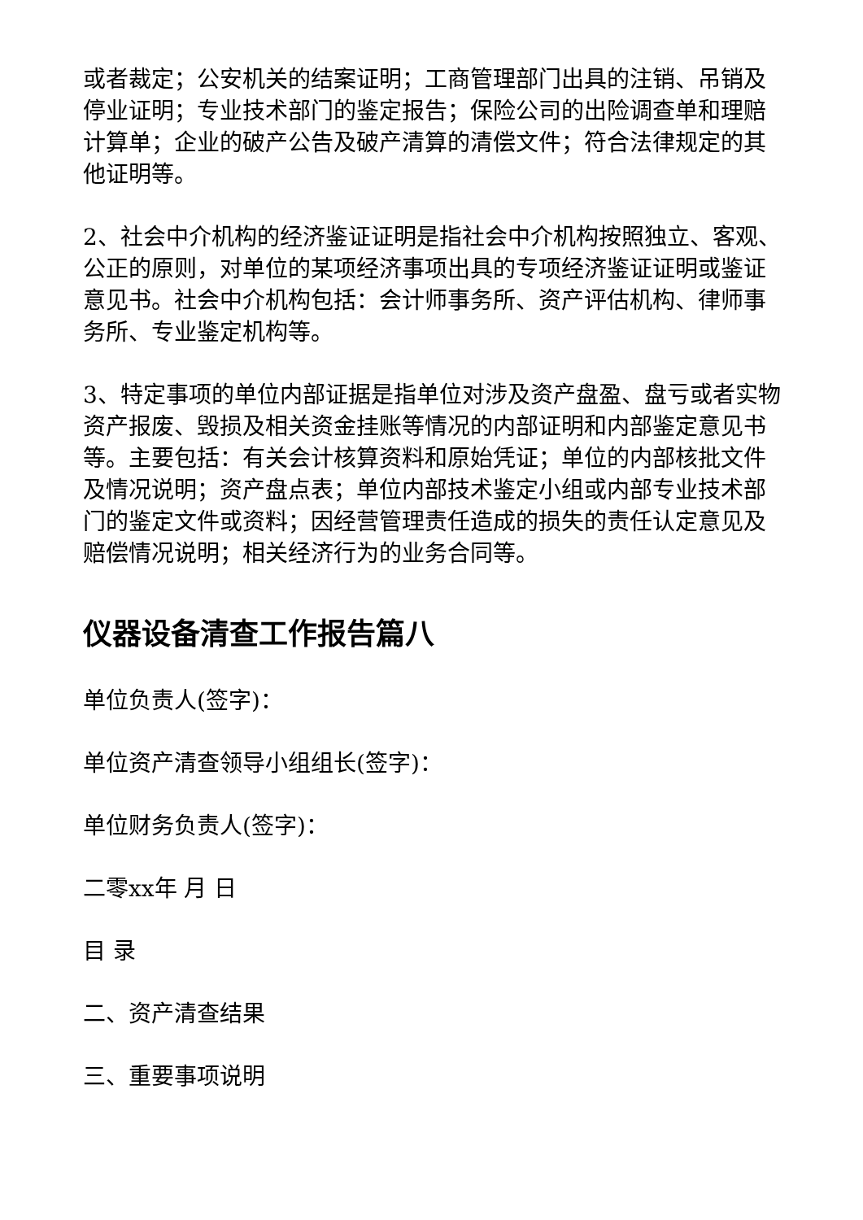或者裁定；公安机关的结案证明；工商管理部门出具的注销、吊销及停业证明；专业技术部门的鉴定报告；保险公司的出险调查单和理赔计算单；企业的破产公告及破产清算的清偿文件；符合法律规定的其他证明等。
2、社会中介机构的经济鉴证证明是指社会中介机构按照独立、客观、公正的原则，对单位的某项经济事项出具的专项经济鉴证证明或鉴证意见书。社会中介机构包括：会计师事务所、资产评估机构、律师事务所、专业鉴定机构等。
3、特定事项的单位内部证据是指单位对涉及资产盘盈、盘亏或者实物资产报废、毁损及相关资金挂账等情况的内部证明和内部鉴定意见书等。主要包括：有关会计核算资料和原始凭证；单位的内部核批文件及情况说明；资产盘点表；单位内部技术鉴定小组或内部专业技术部门的鉴定文件或资料；因经营管理责任造成的损失的责任认定意见及赔偿情况说明；相关经济行为的业务合同等。
仪器设备清查工作报告篇八
单位负责人(签字)：
单位资产清查领导小组组长(签字)：
单位财务负责人(签字)：
二零xx年 月 日
目 录
二、资产清查结果
三、重要事项说明